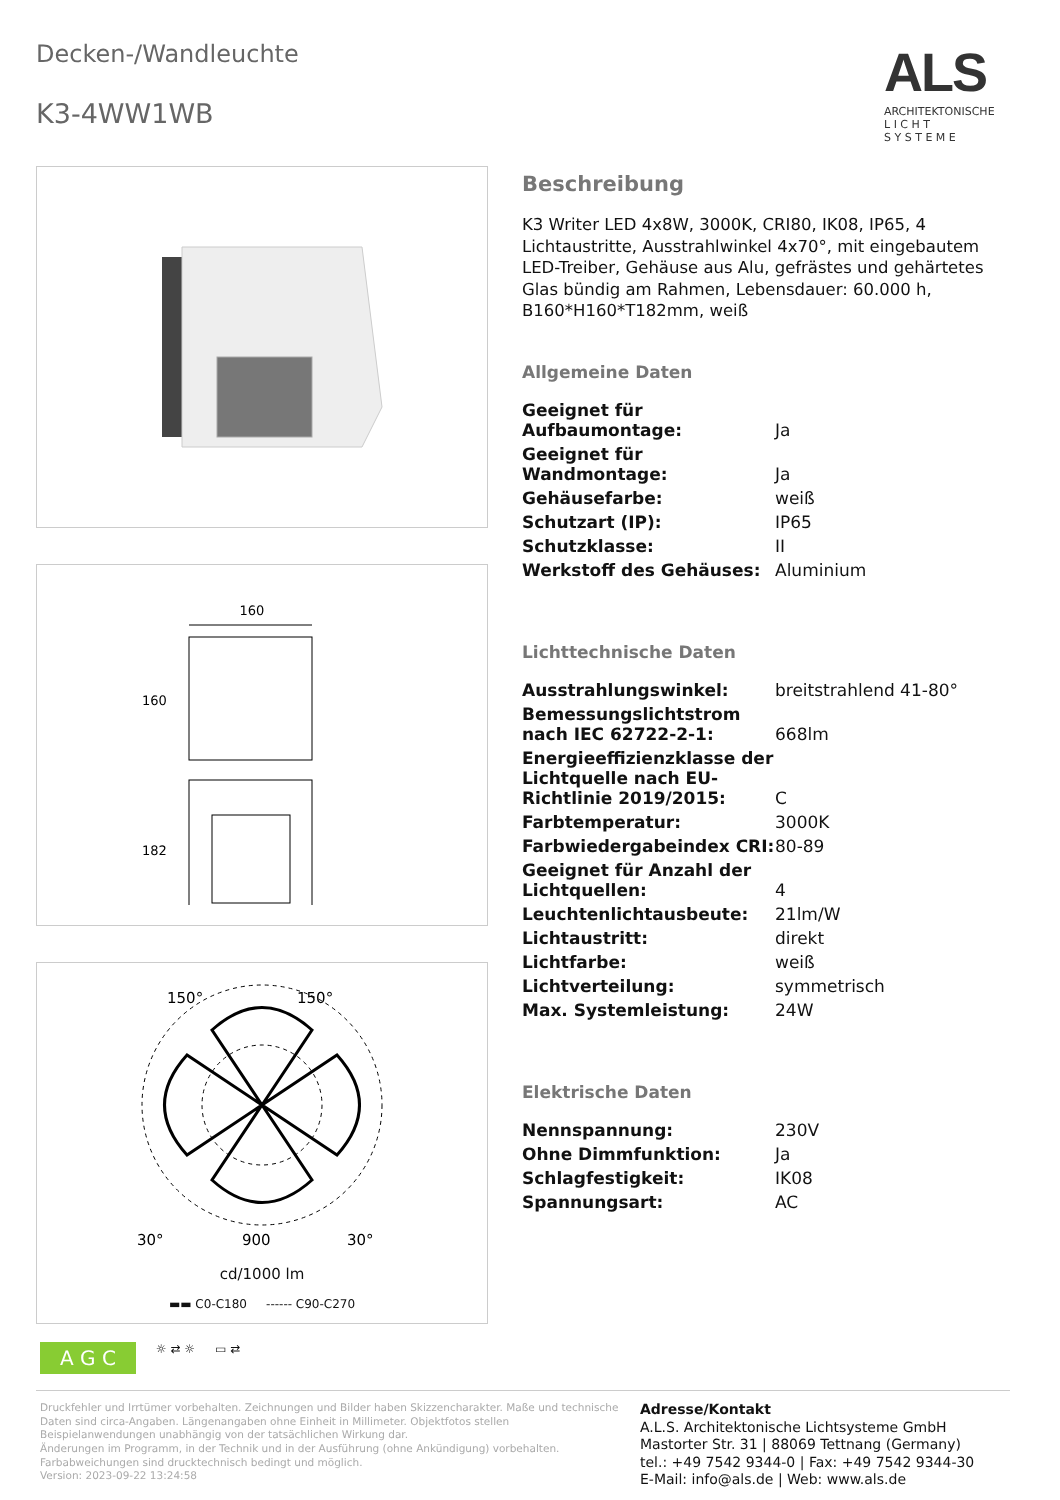Decken-/Wandleuchte
K3-4WW1WB
ALS
ARCHITEKTONISCHE
L I C H T
S Y S T E M E
160
160
182
150°
150°
30°
900
30°
cd/1000 lm
▬▬ C0-C180 ------ C90-C270
Beschreibung
K3 Writer LED 4x8W, 3000K, CRI80, IK08, IP65, 4 Lichtaustritte, Ausstrahlwinkel 4x70°, mit eingebautem LED-Treiber, Gehäuse aus Alu, gefrästes und gehärtetes Glas bündig am Rahmen, Lebensdauer: 60.000 h, B160*H160*T182mm, weiß
Allgemeine Daten
| Geeignet für Aufbaumontage: | Ja |
| Geeignet für Wandmontage: | Ja |
| Gehäusefarbe: | weiß |
| Schutzart (IP): | IP65 |
| Schutzklasse: | II |
| Werkstoff des Gehäuses: | Aluminium |
Lichttechnische Daten
| Ausstrahlungswinkel: | breitstrahlend 41-80° |
| Bemessungslichtstrom nach IEC 62722-2-1: | 668lm |
| Energieeffizienzklasse der Lichtquelle nach EU-Richtlinie 2019/2015: | C |
| Farbtemperatur: | 3000K |
| Farbwiedergabeindex CRI: | 80-89 |
| Geeignet für Anzahl der Lichtquellen: | 4 |
| Leuchtenlichtausbeute: | 21lm/W |
| Lichtaustritt: | direkt |
| Lichtfarbe: | weiß |
| Lichtverteilung: | symmetrisch |
| Max. Systemleistung: | 24W |
Elektrische Daten
| Nennspannung: | 230V |
| Ohne Dimmfunktion: | Ja |
| Schlagfestigkeit: | IK08 |
| Spannungsart: | AC |
A G C ☼ ⇄ ☼ ▭ ⇄
Druckfehler und Irrtümer vorbehalten. Zeichnungen und Bilder haben Skizzencharakter. Maße und technische Daten sind circa-Angaben. Längenangaben ohne Einheit in Millimeter. Objektfotos stellen Beispielanwendungen unabhängig von der tatsächlichen Wirkung dar.
Änderungen im Programm, in der Technik und in der Ausführung (ohne Ankündigung) vorbehalten. Farbabweichungen sind drucktechnisch bedingt und möglich.
Version: 2023-09-22 13:24:58
Adresse/Kontakt
A.L.S. Architektonische Lichtsysteme GmbH
Mastorter Str. 31 | 88069 Tettnang (Germany)
tel.: +49 7542 9344-0 | Fax: +49 7542 9344-30
E-Mail: info@als.de | Web: www.als.de